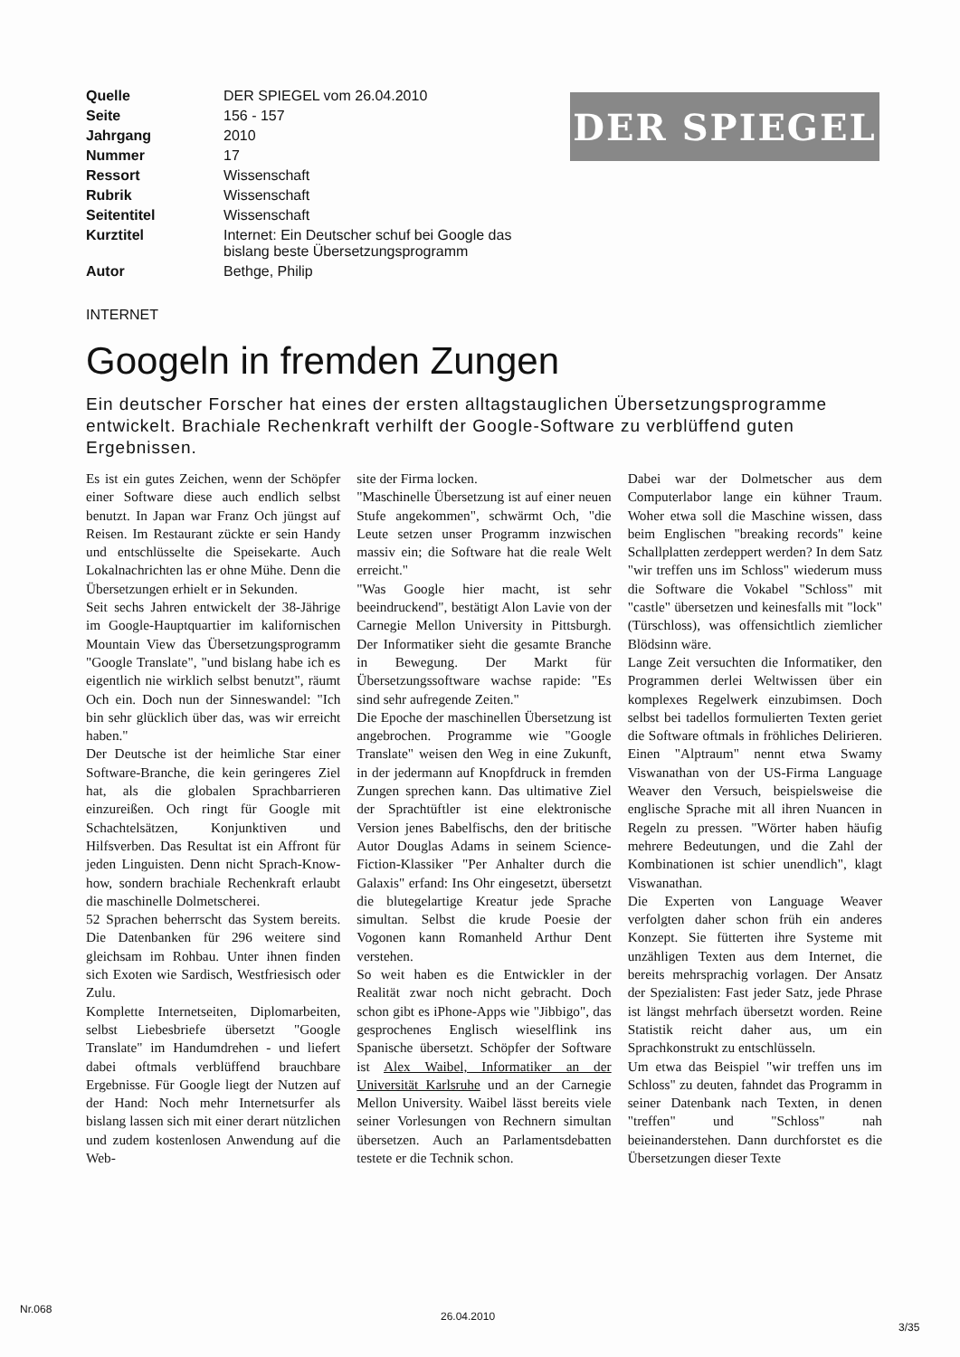DER SPIEGEL
| Quelle | DER SPIEGEL vom 26.04.2010 |
| Seite | 156 - 157 |
| Jahrgang | 2010 |
| Nummer | 17 |
| Ressort | Wissenschaft |
| Rubrik | Wissenschaft |
| Seitentitel | Wissenschaft |
| Kurztitel | Internet: Ein Deutscher schuf bei Google das bislang beste Übersetzungsprogramm |
| Autor | Bethge, Philip |
INTERNET
Googeln in fremden Zungen
Ein deutscher Forscher hat eines der ersten alltagstauglichen Übersetzungsprogramme entwickelt. Brachiale Rechenkraft verhilft der Google-Software zu verblüffend guten Ergebnissen.
Es ist ein gutes Zeichen, wenn der Schöpfer einer Software diese auch endlich selbst benutzt. In Japan war Franz Och jüngst auf Reisen. Im Restaurant zückte er sein Handy und entschlüsselte die Speisekarte. Auch Lokalnachrichten las er ohne Mühe. Denn die Übersetzungen erhielt er in Sekunden.
Seit sechs Jahren entwickelt der 38-Jährige im Google-Hauptquartier im kalifornischen Mountain View das Übersetzungsprogramm "Google Translate", "und bislang habe ich es eigentlich nie wirklich selbst benutzt", räumt Och ein. Doch nun der Sinneswandel: "Ich bin sehr glücklich über das, was wir erreicht haben."
Der Deutsche ist der heimliche Star einer Software-Branche, die kein geringeres Ziel hat, als die globalen Sprachbarrieren einzureißen. Och ringt für Google mit Schachtelsätzen, Konjunktiven und Hilfsverben. Das Resultat ist ein Affront für jeden Linguisten. Denn nicht Sprach-Know-how, sondern brachiale Rechenkraft erlaubt die maschinelle Dolmetscherei.
52 Sprachen beherrscht das System bereits. Die Datenbanken für 296 weitere sind gleichsam im Rohbau. Unter ihnen finden sich Exoten wie Sardisch, Westfriesisch oder Zulu.
Komplette Internetseiten, Diplomarbeiten, selbst Liebesbriefe übersetzt "Google Translate" im Handumdrehen - und liefert dabei oftmals verblüffend brauchbare Ergebnisse. Für Google liegt der Nutzen auf der Hand: Noch mehr Internetsurfer als bislang lassen sich mit einer derart nützlichen und zudem kostenlosen Anwendung auf die Web-
site der Firma locken.
"Maschinelle Übersetzung ist auf einer neuen Stufe angekommen", schwärmt Och, "die Leute setzen unser Programm inzwischen massiv ein; die Software hat die reale Welt erreicht."
"Was Google hier macht, ist sehr beeindruckend", bestätigt Alon Lavie von der Carnegie Mellon University in Pittsburgh. Der Informatiker sieht die gesamte Branche in Bewegung. Der Markt für Übersetzungssoftware wachse rapide: "Es sind sehr aufregende Zeiten."
Die Epoche der maschinellen Übersetzung ist angebrochen. Programme wie "Google Translate" weisen den Weg in eine Zukunft, in der jedermann auf Knopfdruck in fremden Zungen sprechen kann. Das ultimative Ziel der Sprachtüftler ist eine elektronische Version jenes Babelfischs, den der britische Autor Douglas Adams in seinem Science-Fiction-Klassiker "Per Anhalter durch die Galaxis" erfand: Ins Ohr eingesetzt, übersetzt die blutegelartige Kreatur jede Sprache simultan. Selbst die krude Poesie der Vogonen kann Romanheld Arthur Dent verstehen.
So weit haben es die Entwickler in der Realität zwar noch nicht gebracht. Doch schon gibt es iPhone-Apps wie "Jibbigo", das gesprochenes Englisch wieselflink ins Spanische übersetzt. Schöpfer der Software ist Alex Waibel, Informatiker an der Universität Karlsruhe und an der Carnegie Mellon University. Waibel lässt bereits viele seiner Vorlesungen von Rechnern simultan übersetzen. Auch an Parlamentsdebatten testete er die Technik schon.
Dabei war der Dolmetscher aus dem Computerlabor lange ein kühner Traum. Woher etwa soll die Maschine wissen, dass beim Englischen "breaking records" keine Schallplatten zerdeppert werden? In dem Satz "wir treffen uns im Schloss" wiederum muss die Software die Vokabel "Schloss" mit "castle" übersetzen und keinesfalls mit "lock" (Türschloss), was offensichtlich ziemlicher Blödsinn wäre.
Lange Zeit versuchten die Informatiker, den Programmen derlei Weltwissen über ein komplexes Regelwerk einzubimsen. Doch selbst bei tadellos formulierten Texten geriet die Software oftmals in fröhliches Delirieren. Einen "Alptraum" nennt etwa Swamy Viswanathan von der US-Firma Language Weaver den Versuch, beispielsweise die englische Sprache mit all ihren Nuancen in Regeln zu pressen. "Wörter haben häufig mehrere Bedeutungen, und die Zahl der Kombinationen ist schier unendlich", klagt Viswanathan.
Die Experten von Language Weaver verfolgten daher schon früh ein anderes Konzept. Sie fütterten ihre Systeme mit unzähligen Texten aus dem Internet, die bereits mehrsprachig vorlagen. Der Ansatz der Spezialisten: Fast jeder Satz, jede Phrase ist längst mehrfach übersetzt worden. Reine Statistik reicht daher aus, um ein Sprachkonstrukt zu entschlüsseln.
Um etwa das Beispiel "wir treffen uns im Schloss" zu deuten, fahndet das Programm in seiner Datenbank nach Texten, in denen "treffen" und "Schloss" nah beieinanderstehen. Dann durchforstet es die Übersetzungen dieser Texte
Nr.068
26.04.2010
3/35